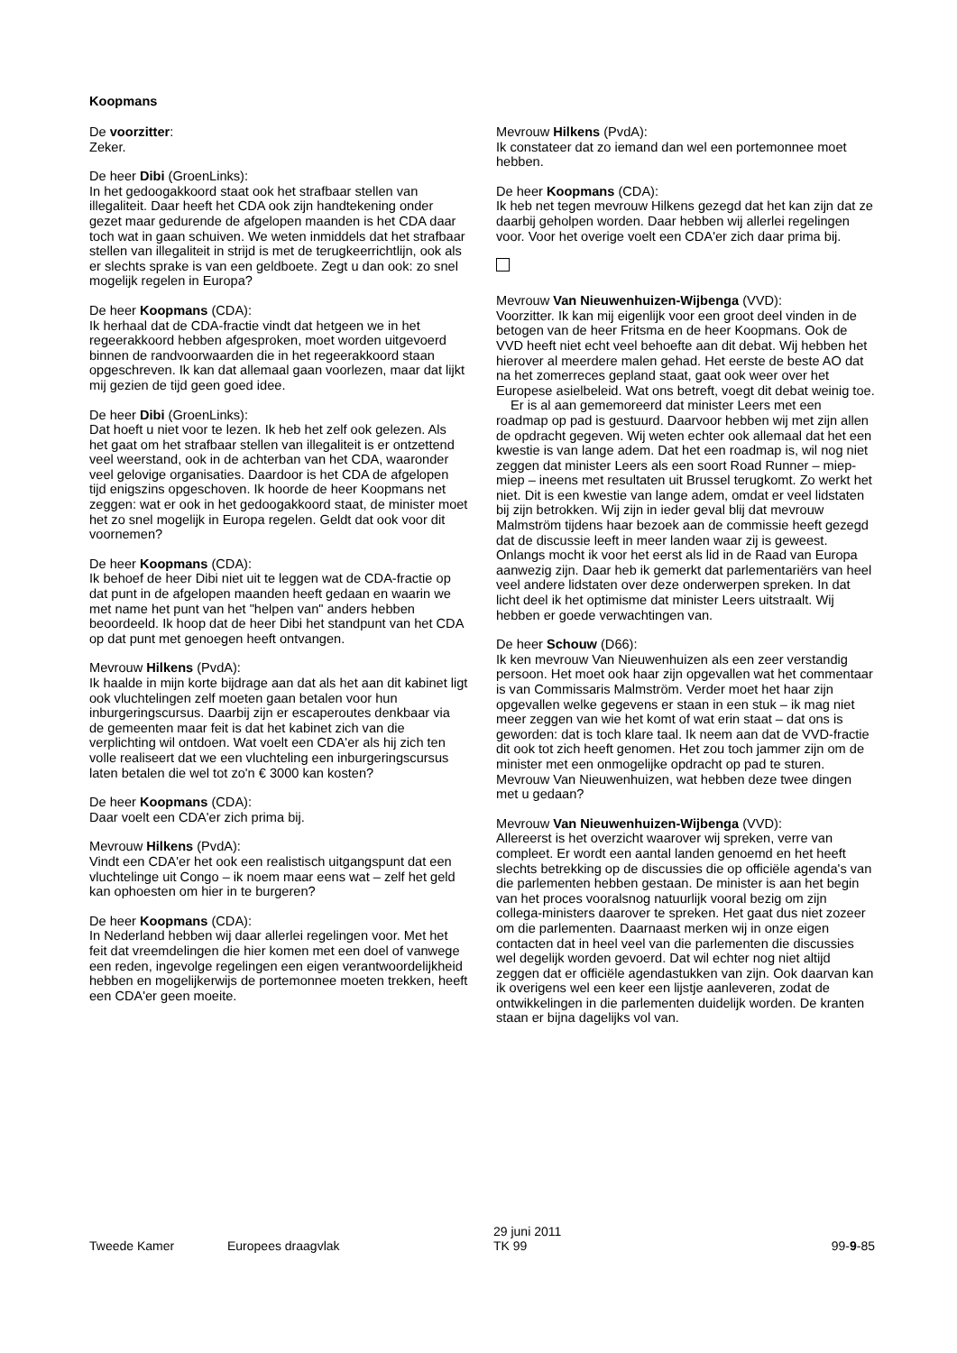Koopmans
De voorzitter:
Zeker.
De heer Dibi (GroenLinks):
In het gedoogakkoord staat ook het strafbaar stellen van illegaliteit. Daar heeft het CDA ook zijn handtekening onder gezet maar gedurende de afgelopen maanden is het CDA daar toch wat in gaan schuiven. We weten inmiddels dat het strafbaar stellen van illegaliteit in strijd is met de terugkeerrichtlijn, ook als er slechts sprake is van een geldboete. Zegt u dan ook: zo snel mogelijk regelen in Europa?
De heer Koopmans (CDA):
Ik herhaal dat de CDA-fractie vindt dat hetgeen we in het regeerakkoord hebben afgesproken, moet worden uitgevoerd binnen de randvoorwaarden die in het regeerakkoord staan opgeschreven. Ik kan dat allemaal gaan voorlezen, maar dat lijkt mij gezien de tijd geen goed idee.
De heer Dibi (GroenLinks):
Dat hoeft u niet voor te lezen. Ik heb het zelf ook gelezen. Als het gaat om het strafbaar stellen van illegaliteit is er ontzettend veel weerstand, ook in de achterban van het CDA, waaronder veel gelovige organisaties. Daardoor is het CDA de afgelopen tijd enigszins opgeschoven. Ik hoorde de heer Koopmans net zeggen: wat er ook in het gedoogakkoord staat, de minister moet het zo snel mogelijk in Europa regelen. Geldt dat ook voor dit voornemen?
De heer Koopmans (CDA):
Ik behoef de heer Dibi niet uit te leggen wat de CDA-fractie op dat punt in de afgelopen maanden heeft gedaan en waarin we met name het punt van het "helpen van" anders hebben beoordeeld. Ik hoop dat de heer Dibi het standpunt van het CDA op dat punt met genoegen heeft ontvangen.
Mevrouw Hilkens (PvdA):
Ik haalde in mijn korte bijdrage aan dat als het aan dit kabinet ligt ook vluchtelingen zelf moeten gaan betalen voor hun inburgeringscursus. Daarbij zijn er escaperoutes denkbaar via de gemeenten maar feit is dat het kabinet zich van die verplichting wil ontdoen. Wat voelt een CDA'er als hij zich ten volle realiseert dat we een vluchteling een inburgeringscursus laten betalen die wel tot zo'n € 3000 kan kosten?
De heer Koopmans (CDA):
Daar voelt een CDA'er zich prima bij.
Mevrouw Hilkens (PvdA):
Vindt een CDA'er het ook een realistisch uitgangspunt dat een vluchtelinge uit Congo – ik noem maar eens wat – zelf het geld kan ophoesten om hier in te burgeren?
De heer Koopmans (CDA):
In Nederland hebben wij daar allerlei regelingen voor. Met het feit dat vreemdelingen die hier komen met een doel of vanwege een reden, ingevolge regelingen een eigen verantwoordelijkheid hebben en mogelijkerwijs de portemonnee moeten trekken, heeft een CDA'er geen moeite.
Mevrouw Hilkens (PvdA):
Ik constateer dat zo iemand dan wel een portemonnee moet hebben.
De heer Koopmans (CDA):
Ik heb net tegen mevrouw Hilkens gezegd dat het kan zijn dat ze daarbij geholpen worden. Daar hebben wij allerlei regelingen voor. Voor het overige voelt een CDA'er zich daar prima bij.
Mevrouw Van Nieuwenhuizen-Wijbenga (VVD):
Voorzitter. Ik kan mij eigenlijk voor een groot deel vinden in de betogen van de heer Fritsma en de heer Koopmans. Ook de VVD heeft niet echt veel behoefte aan dit debat. Wij hebben het hierover al meerdere malen gehad. Het eerste de beste AO dat na het zomerreces gepland staat, gaat ook weer over het Europese asielbeleid. Wat ons betreft, voegt dit debat weinig toe.
Er is al aan gememoreerd dat minister Leers met een roadmap op pad is gestuurd. Daarvoor hebben wij met zijn allen de opdracht gegeven. Wij weten echter ook allemaal dat het een kwestie is van lange adem. Dat het een roadmap is, wil nog niet zeggen dat minister Leers als een soort Road Runner – miep-miep – ineens met resultaten uit Brussel terugkomt. Zo werkt het niet. Dit is een kwestie van lange adem, omdat er veel lidstaten bij zijn betrokken. Wij zijn in ieder geval blij dat mevrouw Malmström tijdens haar bezoek aan de commissie heeft gezegd dat de discussie leeft in meer landen waar zij is geweest. Onlangs mocht ik voor het eerst als lid in de Raad van Europa aanwezig zijn. Daar heb ik gemerkt dat parlementariërs van heel veel andere lidstaten over deze onderwerpen spreken. In dat licht deel ik het optimisme dat minister Leers uitstraalt. Wij hebben er goede verwachtingen van.
De heer Schouw (D66):
Ik ken mevrouw Van Nieuwenhuizen als een zeer verstandig persoon. Het moet ook haar zijn opgevallen wat het commentaar is van Commissaris Malmström. Verder moet het haar zijn opgevallen welke gegevens er staan in een stuk – ik mag niet meer zeggen van wie het komt of wat erin staat – dat ons is geworden: dat is toch klare taal. Ik neem aan dat de VVD-fractie dit ook tot zich heeft genomen. Het zou toch jammer zijn om de minister met een onmogelijke opdracht op pad te sturen. Mevrouw Van Nieuwenhuizen, wat hebben deze twee dingen met u gedaan?
Mevrouw Van Nieuwenhuizen-Wijbenga (VVD):
Allereerst is het overzicht waarover wij spreken, verre van compleet. Er wordt een aantal landen genoemd en het heeft slechts betrekking op de discussies die op officiële agenda's van die parlementen hebben gestaan. De minister is aan het begin van het proces vooralsnog natuurlijk vooral bezig om zijn collega-ministers daarover te spreken. Het gaat dus niet zozeer om die parlementen. Daarnaast merken wij in onze eigen contacten dat in heel veel van die parlementen die discussies wel degelijk worden gevoerd. Dat wil echter nog niet altijd zeggen dat er officiële agendastukken van zijn. Ook daarvan kan ik overigens wel een keer een lijstje aanleveren, zodat de ontwikkelingen in die parlementen duidelijk worden. De kranten staan er bijna dagelijks vol van.
Tweede Kamer
Europees draagvlak
29 juni 2011
TK 99
99-9-85